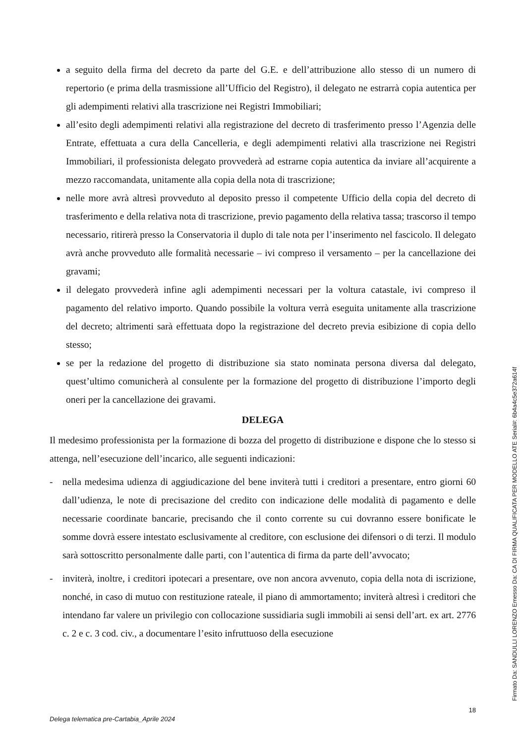a seguito della firma del decreto da parte del G.E. e dell’attribuzione allo stesso di un numero di repertorio (e prima della trasmissione all’Ufficio del Registro), il delegato ne estrarrà copia autentica per gli adempimenti relativi alla trascrizione nei Registri Immobiliari;
all’esito degli adempimenti relativi alla registrazione del decreto di trasferimento presso l’Agenzia delle Entrate, effettuata a cura della Cancelleria, e degli adempimenti relativi alla trascrizione nei Registri Immobiliari, il professionista delegato provvederà ad estrarne copia autentica da inviare all’acquirente a mezzo raccomandata, unitamente alla copia della nota di trascrizione;
nelle more avrà altresì provveduto al deposito presso il competente Ufficio della copia del decreto di trasferimento e della relativa nota di trascrizione, previo pagamento della relativa tassa; trascorso il tempo necessario, ritirerà presso la Conservatoria il duplo di tale nota per l’inserimento nel fascicolo. Il delegato avrà anche provveduto alle formalità necessarie – ivi compreso il versamento – per la cancellazione dei gravami;
il delegato provvederà infine agli adempimenti necessari per la voltura catastale, ivi compreso il pagamento del relativo importo. Quando possibile la voltura verrà eseguita unitamente alla trascrizione del decreto; altrimenti sarà effettuata dopo la registrazione del decreto previa esibizione di copia dello stesso;
se per la redazione del progetto di distribuzione sia stato nominata persona diversa dal delegato, quest’ultimo comunicherà al consulente per la formazione del progetto di distribuzione l’importo degli oneri per la cancellazione dei gravami.
DELEGA
Il medesimo professionista per la formazione di bozza del progetto di distribuzione e dispone che lo stesso si attenga, nell’esecuzione dell’incarico, alle seguenti indicazioni:
- nella medesima udienza di aggiudicazione del bene inviterà tutti i creditori a presentare, entro giorni 60 dall’udienza, le note di precisazione del credito con indicazione delle modalità di pagamento e delle necessarie coordinate bancarie, precisando che il conto corrente su cui dovranno essere bonificate le somme dovrà essere intestato esclusivamente al creditore, con esclusione dei difensori o di terzi. Il modulo sarà sottoscritto personalmente dalle parti, con l’autentica di firma da parte dell’avvocato;
- inviterà, inoltre, i creditori ipotecari a presentare, ove non ancora avvenuto, copia della nota di iscrizione, nonché, in caso di mutuo con restituzione rateale, il piano di ammortamento; inviterà altresì i creditori che intendano far valere un privilegio con collocazione sussidiaria sugli immobili ai sensi dell’art. ex art. 2776 c. 2 e c. 3 cod. civ., a documentare l’esito infruttuoso della esecuzione
18
Delega telematica pre-Cartabia_Aprile 2024
Firmato Da: SANDULLI LORENZO Emesso Da: CA DI FIRMA QUALIFICATA PER MODELLO ATE Serial#: 6b4a4c5e372a614f